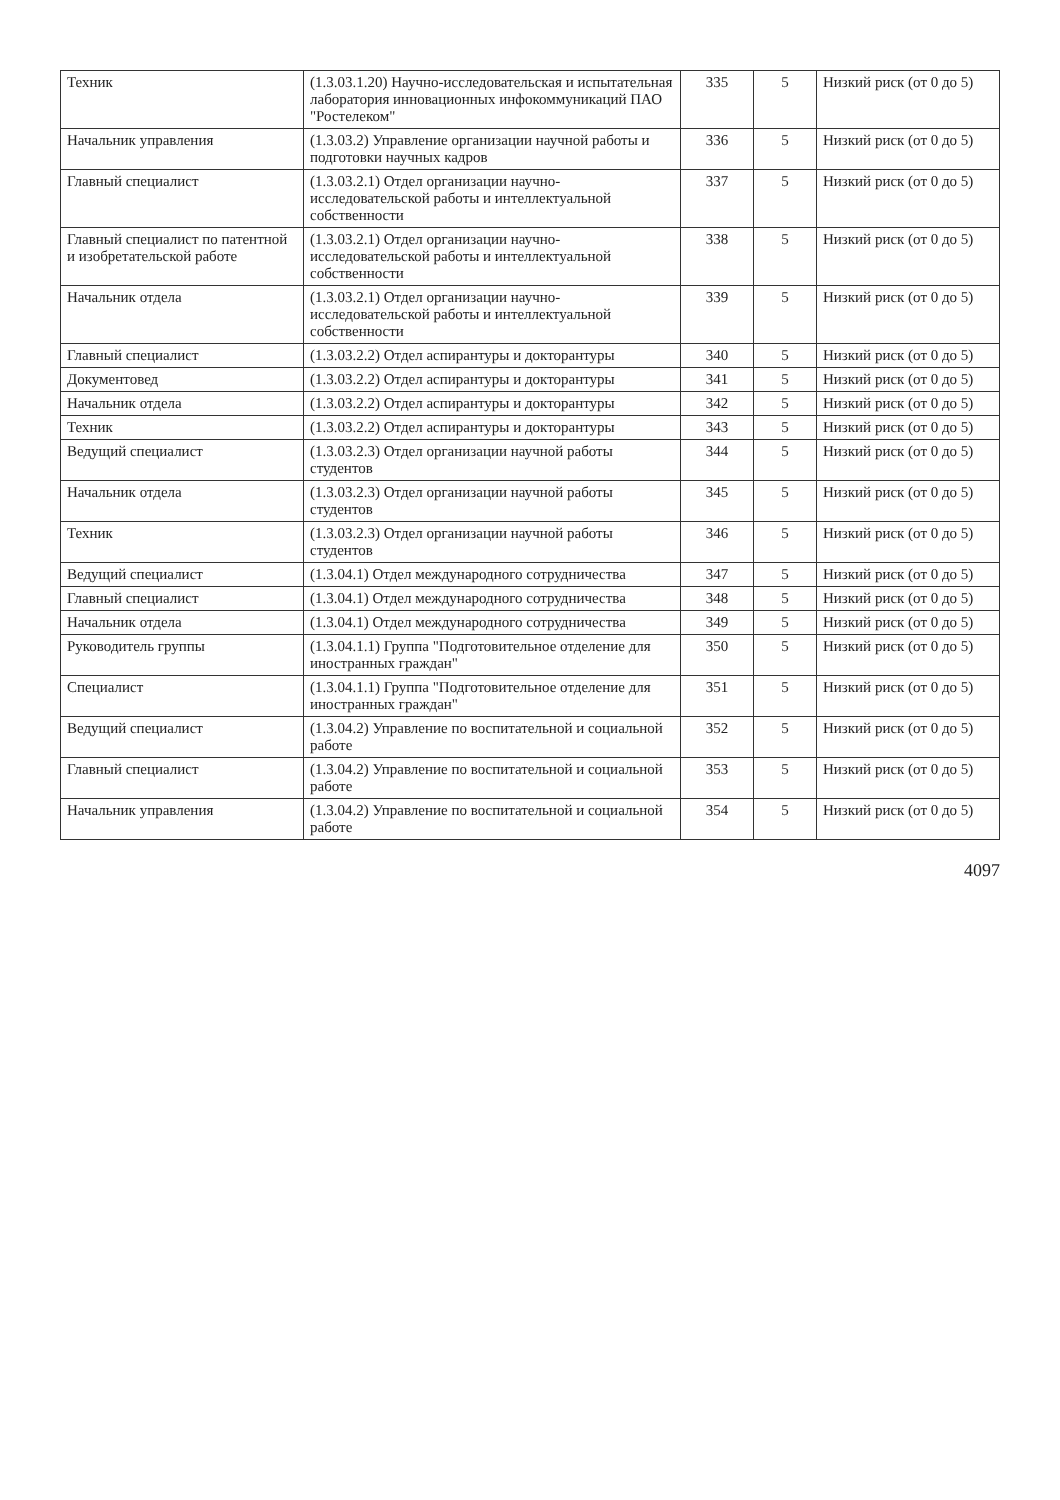| Техник | (1.3.03.1.20) Научно-исследовательская и испытательная лаборатория инновационных инфокоммуникаций ПАО "Ростелеком" | 335 | 5 | Низкий риск (от 0 до 5) |
| Начальник управления | (1.3.03.2) Управление организации научной работы и подготовки научных кадров | 336 | 5 | Низкий риск (от 0 до 5) |
| Главный специалист | (1.3.03.2.1) Отдел организации научно-исследовательской работы и интеллектуальной собственности | 337 | 5 | Низкий риск (от 0 до 5) |
| Главный специалист по патентной и изобретательской работе | (1.3.03.2.1) Отдел организации научно-исследовательской работы и интеллектуальной собственности | 338 | 5 | Низкий риск (от 0 до 5) |
| Начальник отдела | (1.3.03.2.1) Отдел организации научно-исследовательской работы и интеллектуальной собственности | 339 | 5 | Низкий риск (от 0 до 5) |
| Главный специалист | (1.3.03.2.2) Отдел аспирантуры и докторантуры | 340 | 5 | Низкий риск (от 0 до 5) |
| Документовед | (1.3.03.2.2) Отдел аспирантуры и докторантуры | 341 | 5 | Низкий риск (от 0 до 5) |
| Начальник отдела | (1.3.03.2.2) Отдел аспирантуры и докторантуры | 342 | 5 | Низкий риск (от 0 до 5) |
| Техник | (1.3.03.2.2) Отдел аспирантуры и докторантуры | 343 | 5 | Низкий риск (от 0 до 5) |
| Ведущий специалист | (1.3.03.2.3) Отдел организации научной работы студентов | 344 | 5 | Низкий риск (от 0 до 5) |
| Начальник отдела | (1.3.03.2.3) Отдел организации научной работы студентов | 345 | 5 | Низкий риск (от 0 до 5) |
| Техник | (1.3.03.2.3) Отдел организации научной работы студентов | 346 | 5 | Низкий риск (от 0 до 5) |
| Ведущий специалист | (1.3.04.1) Отдел международного сотрудничества | 347 | 5 | Низкий риск (от 0 до 5) |
| Главный специалист | (1.3.04.1) Отдел международного сотрудничества | 348 | 5 | Низкий риск (от 0 до 5) |
| Начальник отдела | (1.3.04.1) Отдел международного сотрудничества | 349 | 5 | Низкий риск (от 0 до 5) |
| Руководитель группы | (1.3.04.1.1) Группа "Подготовительное отделение для иностранных граждан" | 350 | 5 | Низкий риск (от 0 до 5) |
| Специалист | (1.3.04.1.1) Группа "Подготовительное отделение для иностранных граждан" | 351 | 5 | Низкий риск (от 0 до 5) |
| Ведущий специалист | (1.3.04.2) Управление по воспитательной и социальной работе | 352 | 5 | Низкий риск (от 0 до 5) |
| Главный специалист | (1.3.04.2) Управление по воспитательной и социальной работе | 353 | 5 | Низкий риск (от 0 до 5) |
| Начальник управления | (1.3.04.2) Управление по воспитательной и социальной работе | 354 | 5 | Низкий риск (от 0 до 5) |
4097